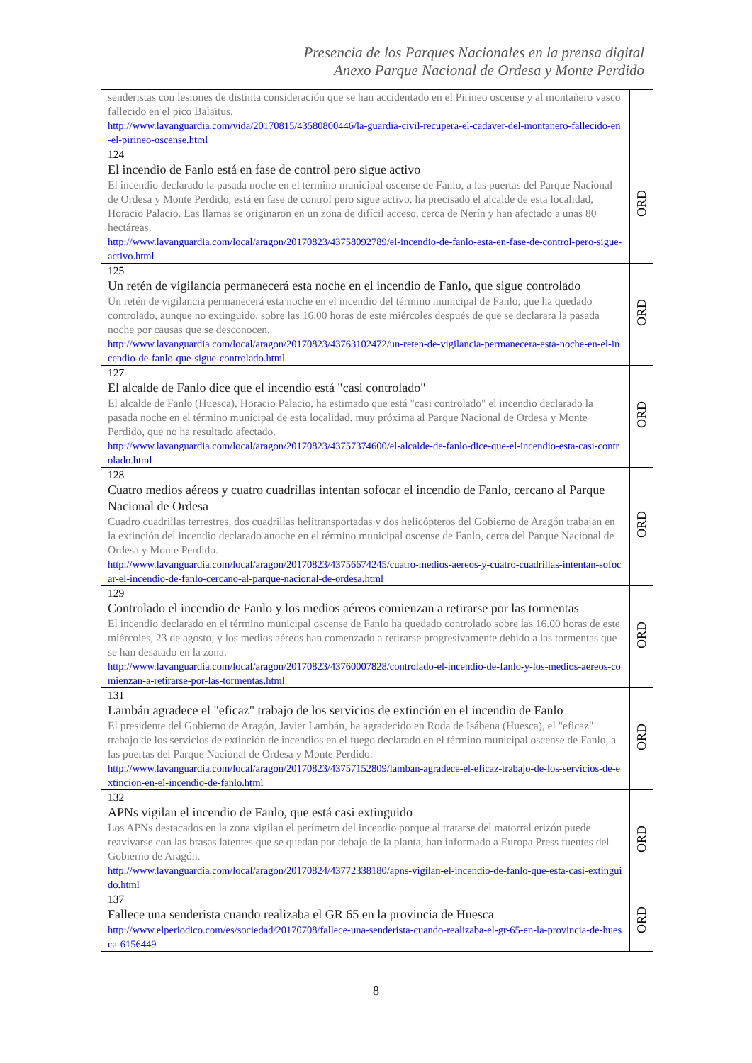Presencia de los Parques Nacionales en la prensa digital
Anexo Parque Nacional de Ordesa y Monte Perdido
| senderistas con lesiones de distinta consideración que se han accidentado en el Pirineo oscense y al montañero vasco fallecido en el pico Balaitus. http://www.lavanguardia.com/vida/20170815/43580800446/la-guardia-civil-recupera-el-cadaver-del-montanero-fallecido-en-el-pirineo-oscense.html | |
| 124 El incendio de Fanlo está en fase de control pero sigue activo El incendio declarado la pasada noche en el término municipal oscense de Fanlo, a las puertas del Parque Nacional de Ordesa y Monte Perdido, está en fase de control pero sigue activo, ha precisado el alcalde de esta localidad, Horacio Palacio. Las llamas se originaron en un zona de difícil acceso, cerca de Nerín y han afectado a unas 80 hectáreas. http://www.lavanguardia.com/local/aragon/20170823/43758092789/el-incendio-de-fanlo-esta-en-fase-de-control-pero-sigue-activo.html | ORD |
| 125 Un retén de vigilancia permanecerá esta noche en el incendio de Fanlo, que sigue controlado Un retén de vigilancia permanecerá esta noche en el incendio del término municipal de Fanlo, que ha quedado controlado, aunque no extinguido, sobre las 16.00 horas de este miércoles después de que se declarara la pasada noche por causas que se desconocen. http://www.lavanguardia.com/local/aragon/20170823/43763102472/un-reten-de-vigilancia-permanecera-esta-noche-en-el-incendio-de-fanlo-que-sigue-controlado.html | ORD |
| 127 El alcalde de Fanlo dice que el incendio está "casi controlado" El alcalde de Fanlo (Huesca), Horacio Palacio, ha estimado que está "casi controlado" el incendio declarado la pasada noche en el término municipal de esta localidad, muy próxima al Parque Nacional de Ordesa y Monte Perdido, que no ha resultado afectado. http://www.lavanguardia.com/local/aragon/20170823/43757374600/el-alcalde-de-fanlo-dice-que-el-incendio-esta-casi-controlado.html | ORD |
| 128 Cuatro medios aéreos y cuatro cuadrillas intentan sofocar el incendio de Fanlo, cercano al Parque Nacional de Ordesa Cuadro cuadrillas terrestres, dos cuadrillas helitransportadas y dos helicópteros del Gobierno de Aragón trabajan en la extinción del incendio declarado anoche en el término municipal oscense de Fanlo, cerca del Parque Nacional de Ordesa y Monte Perdido. http://www.lavanguardia.com/local/aragon/20170823/43756674245/cuatro-medios-aereos-y-cuatro-cuadrillas-intentan-sofocar-el-incendio-de-fanlo-cercano-al-parque-nacional-de-ordesa.html | ORD |
| 129 Controlado el incendio de Fanlo y los medios aéreos comienzan a retirarse por las tormentas El incendio declarado en el término municipal oscense de Fanlo ha quedado controlado sobre las 16.00 horas de este miércoles, 23 de agosto, y los medios aéreos han comenzado a retirarse progresivamente debido a las tormentas que se han desatado en la zona. http://www.lavanguardia.com/local/aragon/20170823/43760007828/controlado-el-incendio-de-fanlo-y-los-medios-aereos-comienzan-a-retirarse-por-las-tormentas.html | ORD |
| 131 Lambán agradece el "eficaz" trabajo de los servicios de extinción en el incendio de Fanlo El presidente del Gobierno de Aragón, Javier Lambán, ha agradecido en Roda de Isábena (Huesca), el "eficaz" trabajo de los servicios de extinción de incendios en el fuego declarado en el término municipal oscense de Fanlo, a las puertas del Parque Nacional de Ordesa y Monte Perdido. http://www.lavanguardia.com/local/aragon/20170823/43757152809/lamban-agradece-el-eficaz-trabajo-de-los-servicios-de-extincion-en-el-incendio-de-fanlo.html | ORD |
| 132 APNs vigilan el incendio de Fanlo, que está casi extinguido Los APNs destacados en la zona vigilan el perímetro del incendio porque al tratarse del matorral erizón puede reavivarse con las brasas latentes que se quedan por debajo de la planta, han informado a Europa Press fuentes del Gobierno de Aragón. http://www.lavanguardia.com/local/aragon/20170824/43772338180/apns-vigilan-el-incendio-de-fanlo-que-esta-casi-extinguido.html | ORD |
| 137 Fallece una senderista cuando realizaba el GR 65 en la provincia de Huesca http://www.elperiodico.com/es/sociedad/20170708/fallece-una-senderista-cuando-realizaba-el-gr-65-en-la-provincia-de-huesca-6156449 | ORD |
8